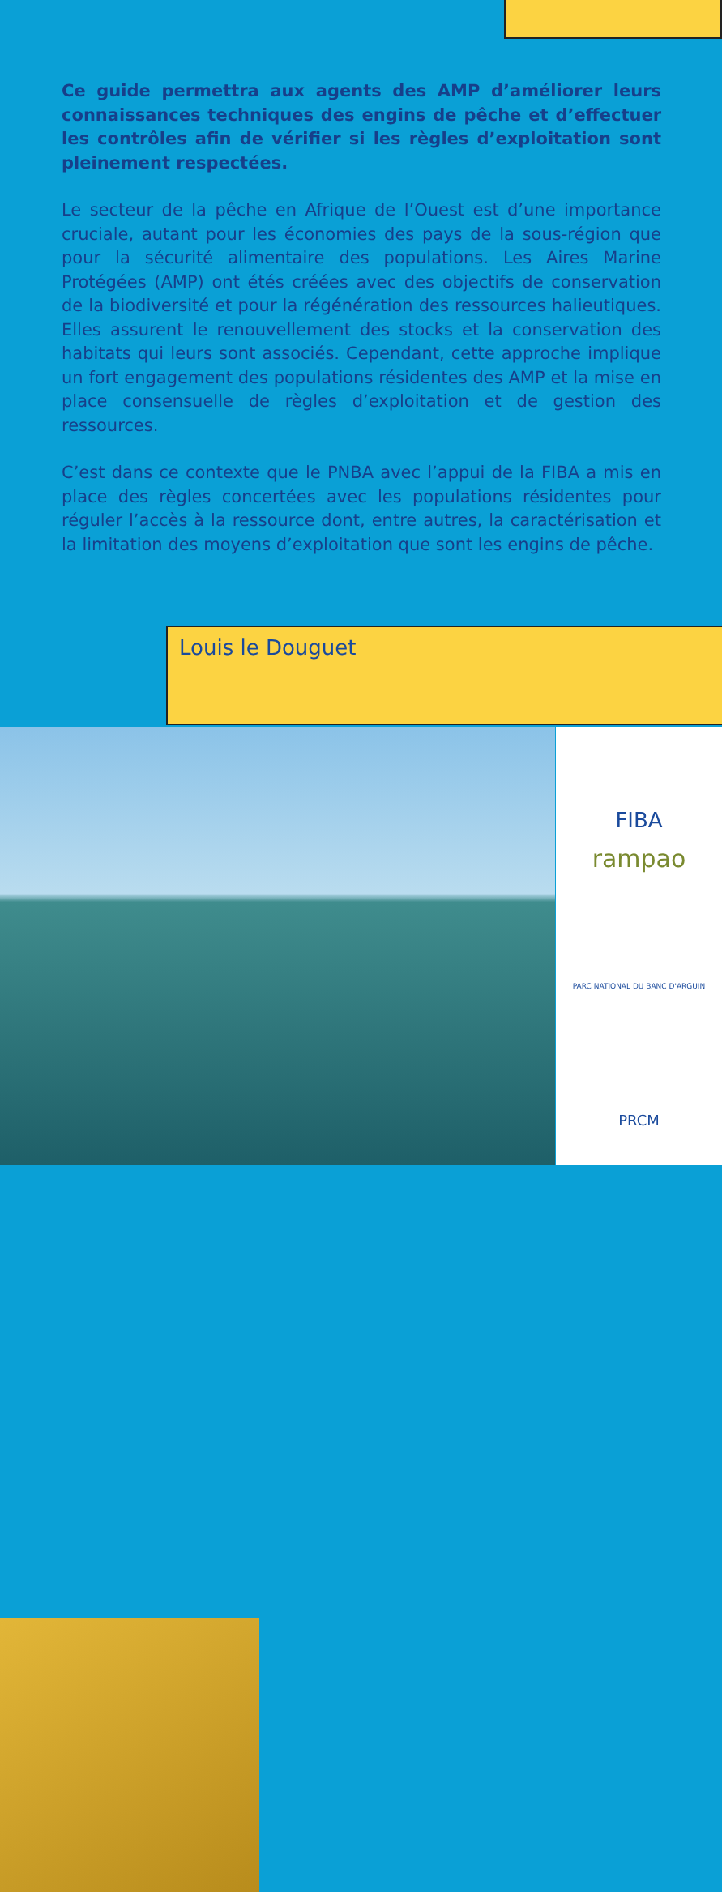Ce guide permettra aux agents des AMP d’améliorer leurs connaissances techniques des engins de pêche et d’effectuer les contrôles afin de vérifier si les règles d’exploitation sont pleinement respectées.
Le secteur de la pêche en Afrique de l’Ouest est d’une importance cruciale, autant pour les économies des pays de la sous-région que pour la sécurité alimentaire des populations. Les Aires Marine Protégées (AMP) ont étés créées avec des objectifs de conservation de la biodiversité et pour la régénération des ressources halieutiques. Elles assurent le renouvellement des stocks et la conservation des habitats qui leurs sont associés. Cependant, cette approche implique un fort engagement des populations résidentes des AMP et la mise en place consensuelle de règles d’exploitation et de gestion des ressources.
C’est dans ce contexte que le PNBA avec l’appui de la FIBA a mis en place des règles concertées avec les populations résidentes pour réguler l’accès à la ressource dont, entre autres, la caractérisation et la limitation des moyens d’exploitation que sont les engins de pêche.
Louis le Douguet
FIBA
rampao
PARC NATIONAL DU BANC D'ARGUIN
PRCM